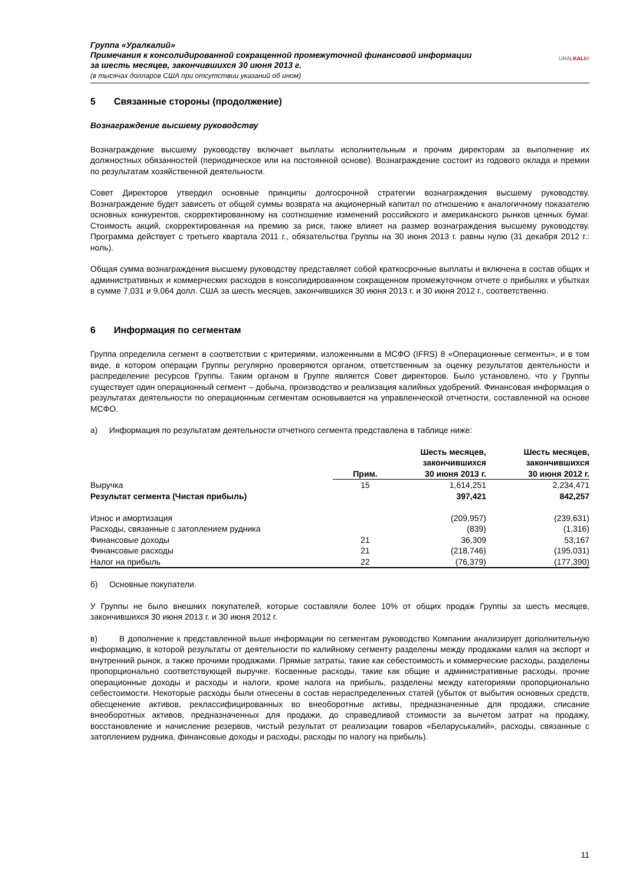Группа «Уралкалий»
Примечания к консолидированной сокращенной промежуточной финансовой информации
за шесть месяцев, закончившихся 30 июня 2013 г.
(в тысячах долларов США при отсутствии указаний об ином)
URALKALI®
5 Связанные стороны (продолжение)
Вознаграждение высшему руководству
Вознаграждение высшему руководству включает выплаты исполнительным и прочим директорам за выполнение их должностных обязанностей (периодическое или на постоянной основе). Вознаграждение состоит из годового оклада и премии по результатам хозяйственной деятельности.
Совет Директоров утвердил основные принципы долгосрочной стратегии вознаграждения высшему руководству. Вознаграждение будет зависеть от общей суммы возврата на акционерный капитал по отношению к аналогичному показателю основных конкурентов, скорректированному на соотношение изменений российского и американского рынков ценных бумаг. Стоимость акций, скорректированная на премию за риск, также влияет на размер вознаграждения высшему руководству. Программа действует с третьего квартала 2011 г., обязательства Группы на 30 июня 2013 г. равны нулю (31 декабря 2012 г.: ноль).
Общая сумма вознаграждения высшему руководству представляет собой краткосрочные выплаты и включена в состав общих и административных и коммерческих расходов в консолидированном сокращенном промежуточном отчете о прибылях и убытках в сумме 7,031 и 9,064 долл. США за шесть месяцев, закончившихся 30 июня 2013 г. и 30 июня 2012 г., соответственно.
6 Информация по сегментам
Группа определила сегмент в соответствии с критериями, изложенными в МСФО (IFRS) 8 «Операционные сегменты», и в том виде, в котором операции Группы регулярно проверяются органом, ответственным за оценку результатов деятельности и распределение ресурсов Группы. Таким органом в Группе является Совет директоров. Было установлено, что у Группы существует один операционный сегмент – добыча, производство и реализация калийных удобрений. Финансовая информация о результатах деятельности по операционным сегментам основывается на управленческой отчетности, составленной на основе МСФО.
а) Информация по результатам деятельности отчетного сегмента представлена в таблице ниже:
| | Прим. | Шесть месяцев, закончившихся 30 июня 2013 г. | Шесть месяцев, закончившихся 30 июня 2012 г. |
| --- | --- | --- | --- |
| Выручка | 15 | 1,614,251 | 2,234,471 |
| Результат сегмента (Чистая прибыль) | | 397,421 | 842,257 |
| Износ и амортизация | | (209,957) | (239,631) |
| Расходы, связанные с затоплением рудника | | (839) | (1,316) |
| Финансовые доходы | 21 | 36,309 | 53,167 |
| Финансовые расходы | 21 | (218,746) | (195,031) |
| Налог на прибыль | 22 | (76,379) | (177,390) |
б) Основные покупатели.
У Группы не было внешних покупателей, которые составляли более 10% от общих продаж Группы за шесть месяцев, закончившихся 30 июня 2013 г. и 30 июня 2012 г.
в) В дополнение к представленной выше информации по сегментам руководство Компании анализирует дополнительную информацию, в которой результаты от деятельности по калийному сегменту разделены между продажами калия на экспорт и внутренний рынок, а также прочими продажами. Прямые затраты, такие как себестоимость и коммерческие расходы, разделены пропорционально соответствующей выручке. Косвенные расходы, такие как общие и административные расходы, прочие операционные доходы и расходы и налоги, кроме налога на прибыль, разделены между категориями пропорционально себестоимости. Некоторые расходы были отнесены в состав нераспределенных статей (убыток от выбытия основных средств, обесценение активов, реклассифицированных во внеоборотные активы, предназначенные для продажи, списание внеоборотных активов, предназначенных для продажи, до справедливой стоимости за вычетом затрат на продажу, восстановление и начисление резервов, чистый результат от реализации товаров «Беларуськалий», расходы, связанные с затоплением рудника, финансовые доходы и расходы, расходы по налогу на прибыль).
11